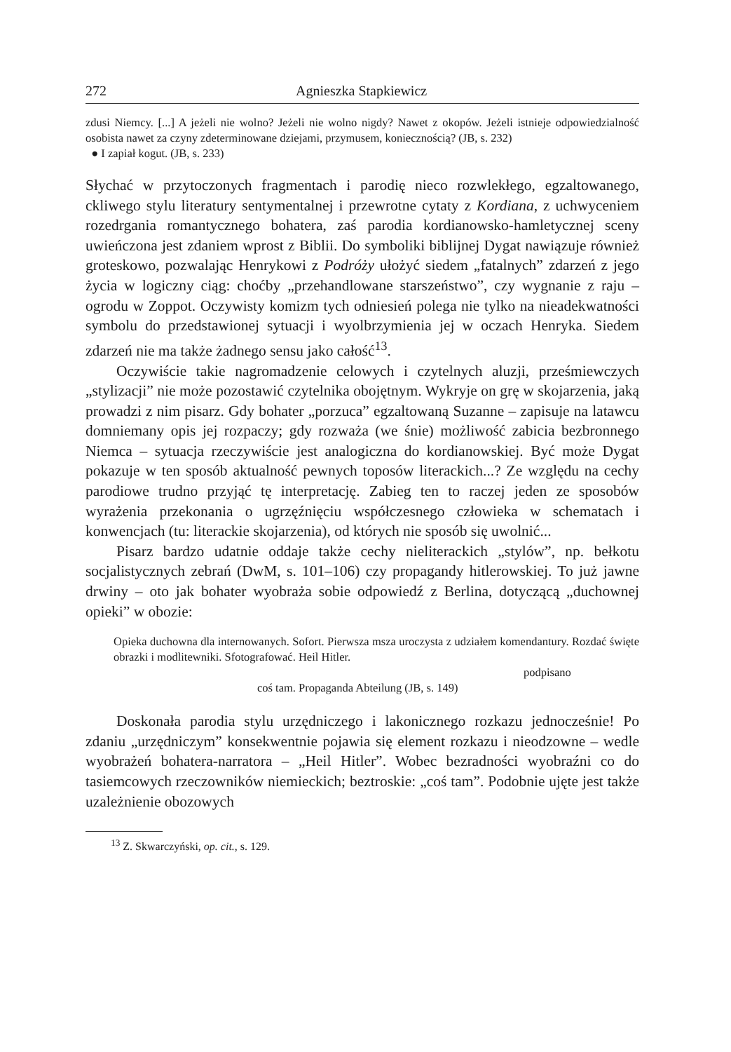272 Agnieszka Stapkiewicz
zdusi Niemcy. [...] A jeżeli nie wolno? Jeżeli nie wolno nigdy? Nawet z okopów. Jeżeli istnieje odpowiedzialność osobista nawet za czyny zdeterminowane dziejami, przymusem, koniecznością? (JB, s. 232)
● I zapiał kogut. (JB, s. 233)
Słychać w przytoczonych fragmentach i parodię nieco rozwlekłego, egzaltowanego, ckliwego stylu literatury sentymentalnej i przewrotne cytaty z Kordiana, z uchwyceniem rozedrgania romantycznego bohatera, zaś parodia kordianowsko-hamletycznej sceny uwieńczona jest zdaniem wprost z Biblii. Do symboliki biblijnej Dygat nawiązuje również groteskowo, pozwalając Henrykowi z Podróży ułożyć siedem „fatalnych” zdarzeń z jego życia w logiczny ciąg: choćby „przehandlowane starszeństwo”, czy wygnanie z raju – ogrodu w Zoppot. Oczywisty komizm tych odniesień polega nie tylko na nieadekwatności symbolu do przedstawionej sytuacji i wyolbrzymienia jej w oczach Henryka. Siedem zdarzeń nie ma także żadnego sensu jako całość<sup>13</sup>.
Oczywiście takie nagromadzenie celowych i czytelnych aluzji, prześmiewczych „stylizacji” nie może pozostawić czytelnika obojętnym. Wykryje on grę w skojarzenia, jaką prowadzi z nim pisarz. Gdy bohater „porzuca” egzaltowaną Suzanne – zapisuje na latawcu domniemany opis jej rozpaczy; gdy rozważa (we śnie) możliwość zabicia bezbronnego Niemca – sytuacja rzeczywiście jest analogiczna do kordianowskiej. Być może Dygat pokazuje w ten sposób aktualność pewnych toposów literackich...? Ze względu na cechy parodiowe trudno przyjąć tę interpretację. Zabieg ten to raczej jeden ze sposobów wyrażenia przekonania o ugrzęźnięciu współczesnego człowieka w schematach i konwencjach (tu: literackie skojarzenia), od których nie sposób się uwolnić...
Pisarz bardzo udatnie oddaje także cechy nieliterackich „stylów”, np. bełkotu socjalistycznych zebrań (DwM, s. 101–106) czy propagandy hitlerowskiej. To już jawne drwiny – oto jak bohater wyobraża sobie odpowiedź z Berlina, dotyczącą „duchownej opieki” w obozie:
Opieka duchowna dla internowanych. Sofort. Pierwsza msza uroczysta z udziałem komendantury. Rozdać święte obrazki i modlitewniki. Sfotografować. Heil Hitler.
podpisano
coś tam. Propaganda Abteilung (JB, s. 149)
Doskonała parodia stylu urzędniczego i lakonicznego rozkazu jednocześnie! Po zdaniu „urzędniczym” konsekwentnie pojawia się element rozkazu i nieodzowne – wedle wyobrażeń bohatera-narratora – „Heil Hitler”. Wobec bezradności wyobraźni co do tasiemcowych rzeczowników niemieckich; beztroskie: „coś tam”. Podobnie ujęte jest także uzależnienie obozowych
<sup>13</sup> Z. Skwarczyński, op. cit., s. 129.